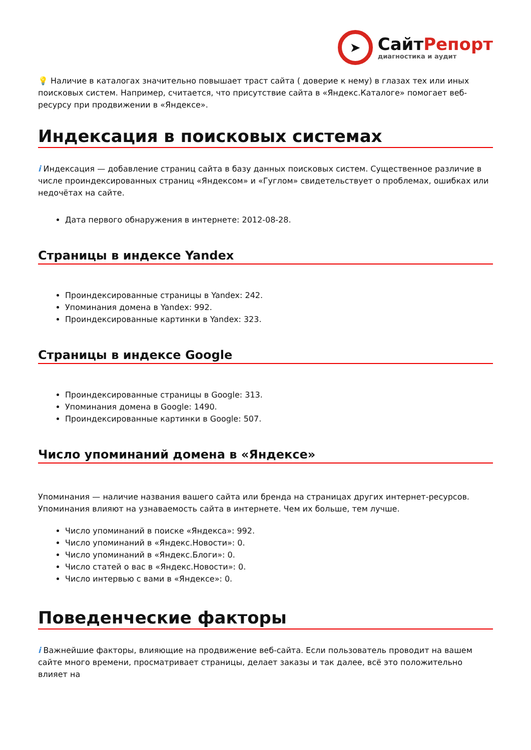➤
СайтРепорт
диагностика и аудит
💡 Наличие в каталогах значительно повышает траст сайта ( доверие к нему) в глазах тех или иных поисковых систем. Например, считается, что присутствие сайта в «Яндекс.Каталоге» помогает веб-ресурсу при продвижении в «Яндексе».
Индексация в поисковых системах
i Индексация — добавление страниц сайта в базу данных поисковых систем. Существенное различие в числе проиндексированных страниц «Яндексом» и «Гуглом» свидетельствует о проблемах, ошибках или недочётах на сайте.
Дата первого обнаружения в интернете: 2012-08-28.
Страницы в индексе Yandex
Проиндексированные страницы в Yandex: 242.
Упоминания домена в Yandex: 992.
Проиндексированные картинки в Yandex: 323.
Страницы в индексе Google
Проиндексированные страницы в Google: 313.
Упоминания домена в Google: 1490.
Проиндексированные картинки в Google: 507.
Число упоминаний домена в «Яндексе»
Упоминания — наличие названия вашего сайта или бренда на страницах других интернет-ресурсов. Упоминания влияют на узнаваемость сайта в интернете. Чем их больше, тем лучше.
Число упоминаний в поиске «Яндекса»: 992.
Число упоминаний в «Яндекс.Новости»: 0.
Число упоминаний в «Яндекс.Блоги»: 0.
Число статей о вас в «Яндекс.Новости»: 0.
Число интервью с вами в «Яндексе»: 0.
Поведенческие факторы
i Важнейшие факторы, влияющие на продвижение веб-сайта. Если пользователь проводит на вашем сайте много времени, просматривает страницы, делает заказы и так далее, всё это положительно влияет на